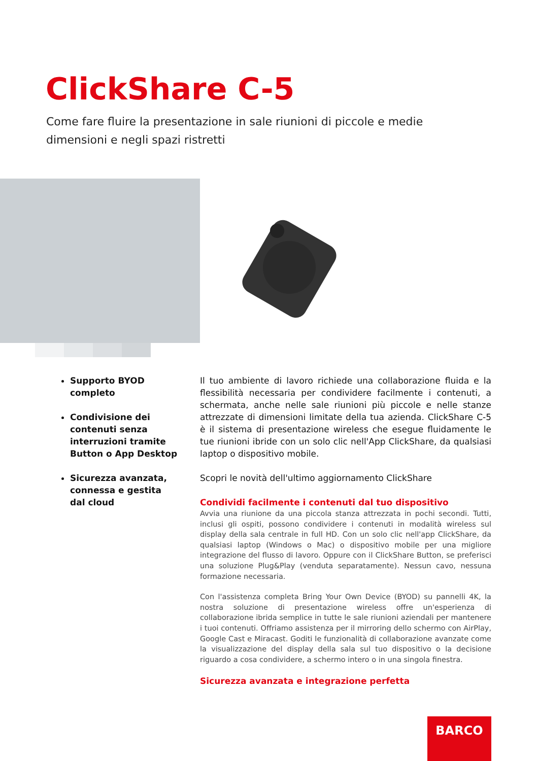ClickShare C-5
Come fare fluire la presentazione in sale riunioni di piccole e medie dimensioni e negli spazi ristretti
Supporto BYOD completo
Condivisione dei contenuti senza interruzioni tramite Button o App Desktop
Sicurezza avanzata, connessa e gestita dal cloud
Il tuo ambiente di lavoro richiede una collaborazione fluida e la flessibilità necessaria per condividere facilmente i contenuti, a schermata, anche nelle sale riunioni più piccole e nelle stanze attrezzate di dimensioni limitate della tua azienda. ClickShare C-5 è il sistema di presentazione wireless che esegue fluidamente le tue riunioni ibride con un solo clic nell'App ClickShare, da qualsiasi laptop o dispositivo mobile.
Scopri le novità dell'ultimo aggiornamento ClickShare
Condividi facilmente i contenuti dal tuo dispositivo
Avvia una riunione da una piccola stanza attrezzata in pochi secondi. Tutti, inclusi gli ospiti, possono condividere i contenuti in modalità wireless sul display della sala centrale in full HD. Con un solo clic nell'app ClickShare, da qualsiasi laptop (Windows o Mac) o dispositivo mobile per una migliore integrazione del flusso di lavoro. Oppure con il ClickShare Button, se preferisci una soluzione Plug&Play (venduta separatamente). Nessun cavo, nessuna formazione necessaria.
Con l'assistenza completa Bring Your Own Device (BYOD) su pannelli 4K, la nostra soluzione di presentazione wireless offre un'esperienza di collaborazione ibrida semplice in tutte le sale riunioni aziendali per mantenere i tuoi contenuti. Offriamo assistenza per il mirroring dello schermo con AirPlay, Google Cast e Miracast. Goditi le funzionalità di collaborazione avanzate come la visualizzazione del display della sala sul tuo dispositivo o la decisione riguardo a cosa condividere, a schermo intero o in una singola finestra.
Sicurezza avanzata e integrazione perfetta
BARCO